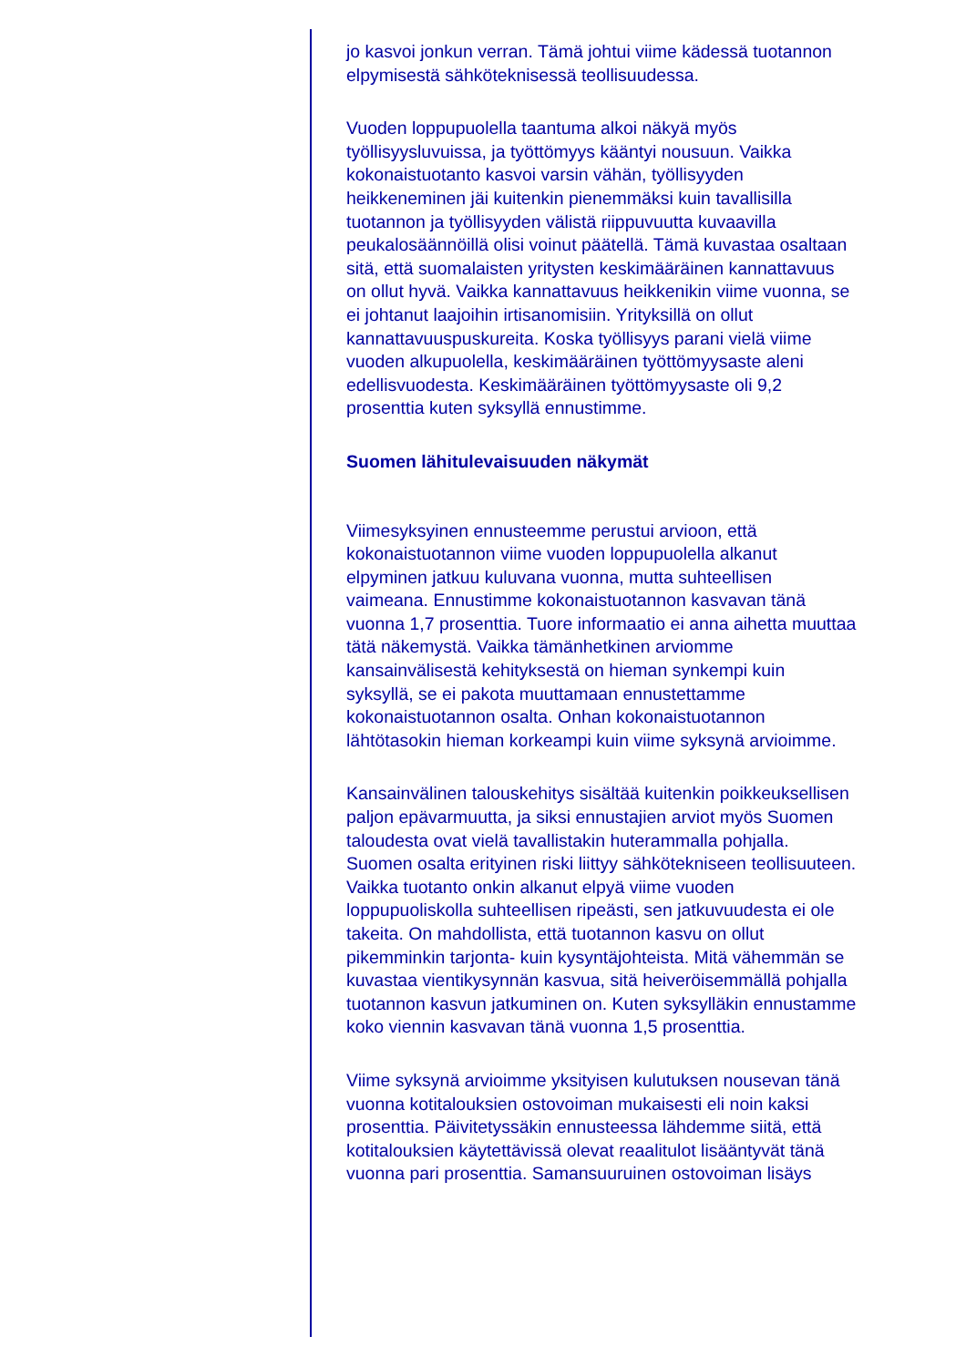jo kasvoi jonkun verran. Tämä johtui viime kädessä tuotannon elpymisestä sähköteknisessä teollisuudessa.
Vuoden loppupuolella taantuma alkoi näkyä myös työllisyysluvuissa, ja työttömyys kääntyi nousuun. Vaikka kokonaistuotanto kasvoi varsin vähän, työllisyyden heikkeneminen jäi kuitenkin pienemmäksi kuin tavallisilla tuotannon ja työllisyyden välistä riippuvuutta kuvaavilla peukalosäännöillä olisi voinut päätellä. Tämä kuvastaa osaltaan sitä, että suomalaisten yritysten keskimääräinen kannattavuus on ollut hyvä. Vaikka kannattavuus heikkenikin viime vuonna, se ei johtanut laajoihin irtisanomisiin. Yrityksillä on ollut kannattavuuspuskureita. Koska työllisyys parani vielä viime vuoden alkupuolella, keskimääräinen työttömyysaste aleni edellisvuodesta. Keskimääräinen työttömyysaste oli 9,2 prosenttia kuten syksyllä ennustimme.
Suomen lähitulevaisuuden näkymät
Viimesyksyinen ennusteemme perustui arvioon, että kokonaistuotannon viime vuoden loppupuolella alkanut elpyminen jatkuu kuluvana vuonna, mutta suhteellisen vaimeana. Ennustimme kokonaistuotannon kasvavan tänä vuonna 1,7 prosenttia. Tuore informaatio ei anna aihetta muuttaa tätä näkemystä. Vaikka tämänhetkinen arviomme kansainvälisestä kehityksestä on hieman synkempi kuin syksyllä, se ei pakota muuttamaan ennustettamme kokonaistuotannon osalta. Onhan kokonaistuotannon lähtötasokin hieman korkeampi kuin viime syksynä arvioimme.
Kansainvälinen talouskehitys sisältää kuitenkin poikkeuksellisen paljon epävarmuutta, ja siksi ennustajien arviot myös Suomen taloudesta ovat vielä tavallistakin huterammalla pohjalla. Suomen osalta erityinen riski liittyy sähkötekniseen teollisuuteen. Vaikka tuotanto onkin alkanut elpyä viime vuoden loppupuoliskolla suhteellisen ripeästi, sen jatkuvuudesta ei ole takeita. On mahdollista, että tuotannon kasvu on ollut pikemminkin tarjonta- kuin kysyntäjohteista. Mitä vähemmän se kuvastaa vientikysynnän kasvua, sitä heiveröisemmällä pohjalla tuotannon kasvun jatkuminen on. Kuten syksylläkin ennustamme koko viennin kasvavan tänä vuonna 1,5 prosenttia.
Viime syksynä arvioimme yksityisen kulutuksen nousevan tänä vuonna kotitalouksien ostovoiman mukaisesti eli noin kaksi prosenttia. Päivitetyssäkin ennusteessa lähdemme siitä, että kotitalouksien käytettävissä olevat reaalitulot lisääntyvät tänä vuonna pari prosenttia. Samansuuruinen ostovoiman lisäys